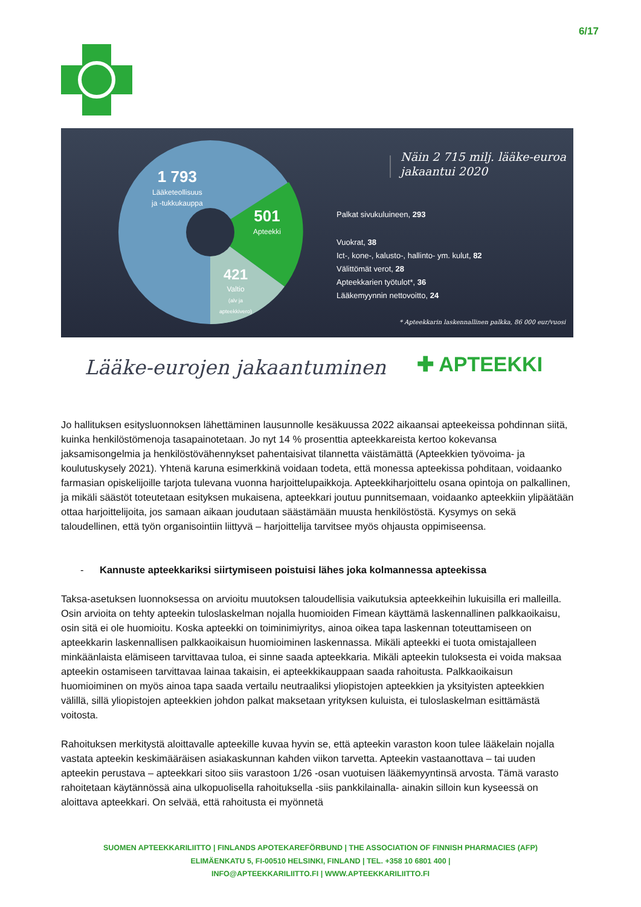6/17
1 793
Lääketeollisuus
ja -tukkukauppa
501
Apteekki
421
Valtio
(alv ja
apteekkivero)
Näin 2 715 milj. lääke-euroa
jakaantui 2020
Palkat sivukuluineen, 293
Vuokrat, 38
Ict-, kone-, kalusto-, hallinto- ym. kulut, 82
Välittömät verot, 28
Apteekkarien työtulot*, 36
Lääkemyynnin nettovoitto, 24
* Apteekkarin laskennallinen palkka, 86 000 eur/vuosi
Lääke-eurojen jakaantuminen ✚ APTEEKKI
Jo hallituksen esitysluonnoksen lähettäminen lausunnolle kesäkuussa 2022 aikaansai apteekeissa pohdinnan siitä, kuinka henkilöstömenoja tasapainotetaan. Jo nyt 14 % prosenttia apteekkareista kertoo kokevansa jaksamisongelmia ja henkilöstövähennykset pahentaisivat tilannetta väistämättä (Apteekkien työvoima- ja koulutuskysely 2021). Yhtenä karuna esimerkkinä voidaan todeta, että monessa apteekissa pohditaan, voidaanko farmasian opiskelijoille tarjota tulevana vuonna harjoittelupaikkoja. Apteekkiharjoittelu osana opintoja on palkallinen, ja mikäli säästöt toteutetaan esityksen mukaisena, apteekkari joutuu punnitsemaan, voidaanko apteekkiin ylipäätään ottaa harjoittelijoita, jos samaan aikaan joudutaan säästämään muusta henkilöstöstä. Kysymys on sekä taloudellinen, että työn organisointiin liittyvä – harjoittelija tarvitsee myös ohjausta oppimiseensa.
- Kannuste apteekkariksi siirtymiseen poistuisi lähes joka kolmannessa apteekissa
Taksa-asetuksen luonnoksessa on arvioitu muutoksen taloudellisia vaikutuksia apteekkeihin lukuisilla eri malleilla. Osin arvioita on tehty apteekin tuloslaskelman nojalla huomioiden Fimean käyttämä laskennallinen palkkaoikaisu, osin sitä ei ole huomioitu. Koska apteekki on toiminimiyritys, ainoa oikea tapa laskennan toteuttamiseen on apteekkarin laskennallisen palkkaoikaisun huomioiminen laskennassa. Mikäli apteekki ei tuota omistajalleen minkäänlaista elämiseen tarvittavaa tuloa, ei sinne saada apteekkaria. Mikäli apteekin tuloksesta ei voida maksaa apteekin ostamiseen tarvittavaa lainaa takaisin, ei apteekkikauppaan saada rahoitusta. Palkkaoikaisun huomioiminen on myös ainoa tapa saada vertailu neutraaliksi yliopistojen apteekkien ja yksityisten apteekkien välillä, sillä yliopistojen apteekkien johdon palkat maksetaan yrityksen kuluista, ei tuloslaskelman esittämästä voitosta.
Rahoituksen merkitystä aloittavalle apteekille kuvaa hyvin se, että apteekin varaston koon tulee lääkelain nojalla vastata apteekin keskimääräisen asiakaskunnan kahden viikon tarvetta. Apteekin vastaanottava – tai uuden apteekin perustava – apteekkari sitoo siis varastoon 1/26 -osan vuotuisen lääkemyyntinsä arvosta. Tämä varasto rahoitetaan käytännössä aina ulkopuolisella rahoituksella -siis pankkilainalla- ainakin silloin kun kyseessä on aloittava apteekkari. On selvää, että rahoitusta ei myönnetä
SUOMEN APTEEKKARILIITTO | FINLANDS APOTEKAREFÖRBUND | THE ASSOCIATION OF FINNISH PHARMACIES (AFP)
ELIMÄENKATU 5, FI-00510 HELSINKI, FINLAND | TEL. +358 10 6801 400 |
INFO@APTEEKKARILIITTO.FI | WWW.APTEEKKARILIITTO.FI